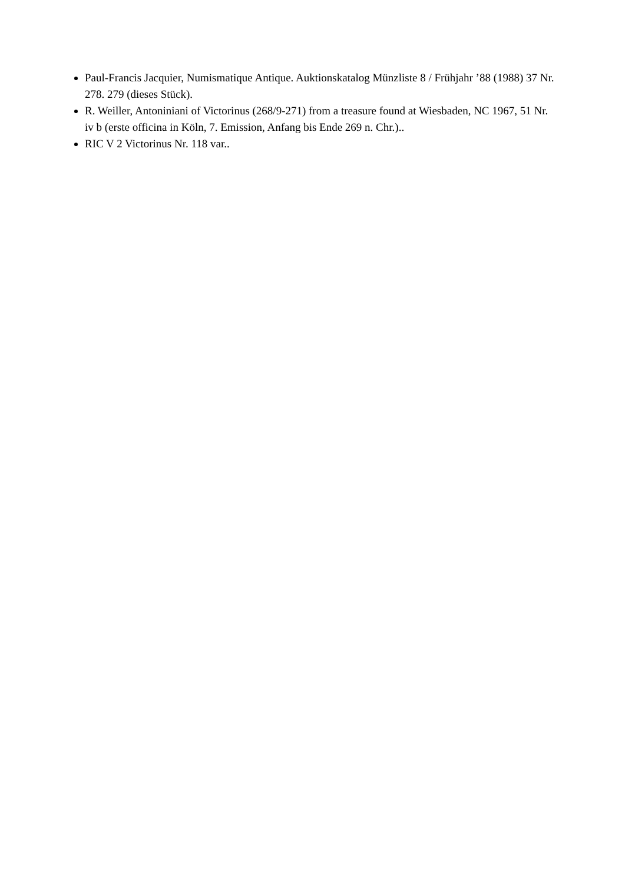Paul-Francis Jacquier, Numismatique Antique. Auktionskatalog Münzliste 8 / Frühjahr ’88 (1988) 37 Nr. 278. 279 (dieses Stück).
R. Weiller, Antoniniani of Victorinus (268/9-271) from a treasure found at Wiesbaden, NC 1967, 51 Nr. iv b (erste officina in Köln, 7. Emission, Anfang bis Ende 269 n. Chr.)..
RIC V 2 Victorinus Nr. 118 var..